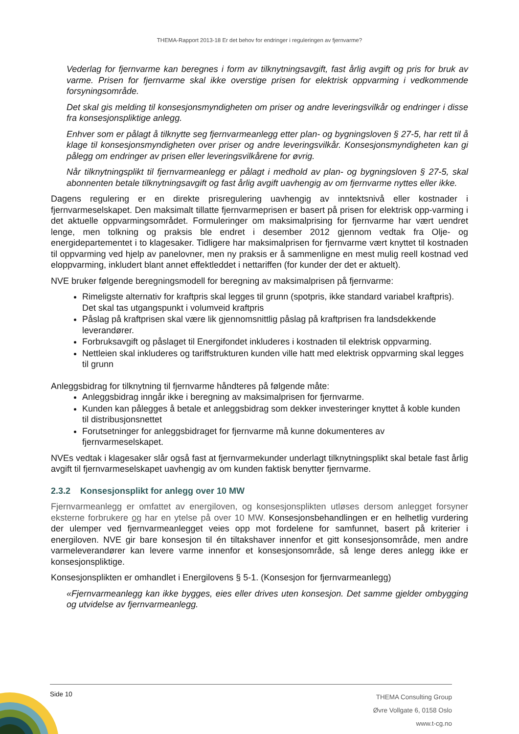THEMA-Rapport 2013-18 Er det behov for endringer i reguleringen av fjernvarme?
Vederlag for fjernvarme kan beregnes i form av tilknytningsavgift, fast årlig avgift og pris for bruk av varme. Prisen for fjernvarme skal ikke overstige prisen for elektrisk oppvarming i vedkommende forsyningsområde.
Det skal gis melding til konsesjonsmyndigheten om priser og andre leveringsvilkår og endringer i disse fra konsesjonspliktige anlegg.
Enhver som er pålagt å tilknytte seg fjernvarmeanlegg etter plan- og bygningsloven § 27-5, har rett til å klage til konsesjonsmyndigheten over priser og andre leveringsvilkår. Konsesjonsmyndigheten kan gi pålegg om endringer av prisen eller leveringsvilkårene for øvrig.
Når tilknytningsplikt til fjernvarmeanlegg er pålagt i medhold av plan- og bygningsloven § 27-5, skal abonnenten betale tilknytningsavgift og fast årlig avgift uavhengig av om fjernvarme nyttes eller ikke.
Dagens regulering er en direkte prisregulering uavhengig av inntektsnivå eller kostnader i fjernvarmeselskapet. Den maksimalt tillatte fjernvarmeprisen er basert på prisen for elektrisk opp-varming i det aktuelle oppvarmingsområdet. Formuleringer om maksimalprising for fjernvarme har vært uendret lenge, men tolkning og praksis ble endret i desember 2012 gjennom vedtak fra Olje- og energidepartementet i to klagesaker. Tidligere har maksimalprisen for fjernvarme vært knyttet til kostnaden til oppvarming ved hjelp av panelovner, men ny praksis er å sammenligne en mest mulig reell kostnad ved eloppvarming, inkludert blant annet effektleddet i nettariffen (for kunder der det er aktuelt).
NVE bruker følgende beregningsmodell for beregning av maksimalprisen på fjernvarme:
Rimeligste alternativ for kraftpris skal legges til grunn (spotpris, ikke standard variabel kraftpris). Det skal tas utgangspunkt i volumveid kraftpris
Påslag på kraftprisen skal være lik gjennomsnittlig påslag på kraftprisen fra landsdekkende leverandører.
Forbruksavgift og påslaget til Energifondet inkluderes i kostnaden til elektrisk oppvarming.
Nettleien skal inkluderes og tariffstrukturen kunden ville hatt med elektrisk oppvarming skal legges til grunn
Anleggsbidrag for tilknytning til fjernvarme håndteres på følgende måte:
Anleggsbidrag inngår ikke i beregning av maksimalprisen for fjernvarme.
Kunden kan pålegges å betale et anleggsbidrag som dekker investeringer knyttet å koble kunden til distribusjonsnettet
Forutsetninger for anleggsbidraget for fjernvarme må kunne dokumenteres av fjernvarmeselskapet.
NVEs vedtak i klagesaker slår også fast at fjernvarmekunder underlagt tilknytningsplikt skal betale fast årlig avgift til fjernvarmeselskapet uavhengig av om kunden faktisk benytter fjernvarme.
2.3.2 Konsesjonsplikt for anlegg over 10 MW
Fjernvarmeanlegg er omfattet av energiloven, og konsesjonsplikten utløses dersom anlegget forsyner eksterne forbrukere og har en ytelse på over 10 MW. Konsesjonsbehandlingen er en helhetlig vurdering der ulemper ved fjernvarmeanlegget veies opp mot fordelene for samfunnet, basert på kriterier i energiloven. NVE gir bare konsesjon til én tiltakshaver innenfor et gitt konsesjonsområde, men andre varmeleverandører kan levere varme innenfor et konsesjonsområde, så lenge deres anlegg ikke er konsesjonspliktige.
Konsesjonsplikten er omhandlet i Energilovens § 5-1. (Konsesjon for fjernvarmeanlegg)
«Fjernvarmeanlegg kan ikke bygges, eies eller drives uten konsesjon. Det samme gjelder ombygging og utvidelse av fjernvarmeanlegg.
Side 10
THEMA Consulting Group
Øvre Vollgate 6, 0158 Oslo
www.t-cg.no